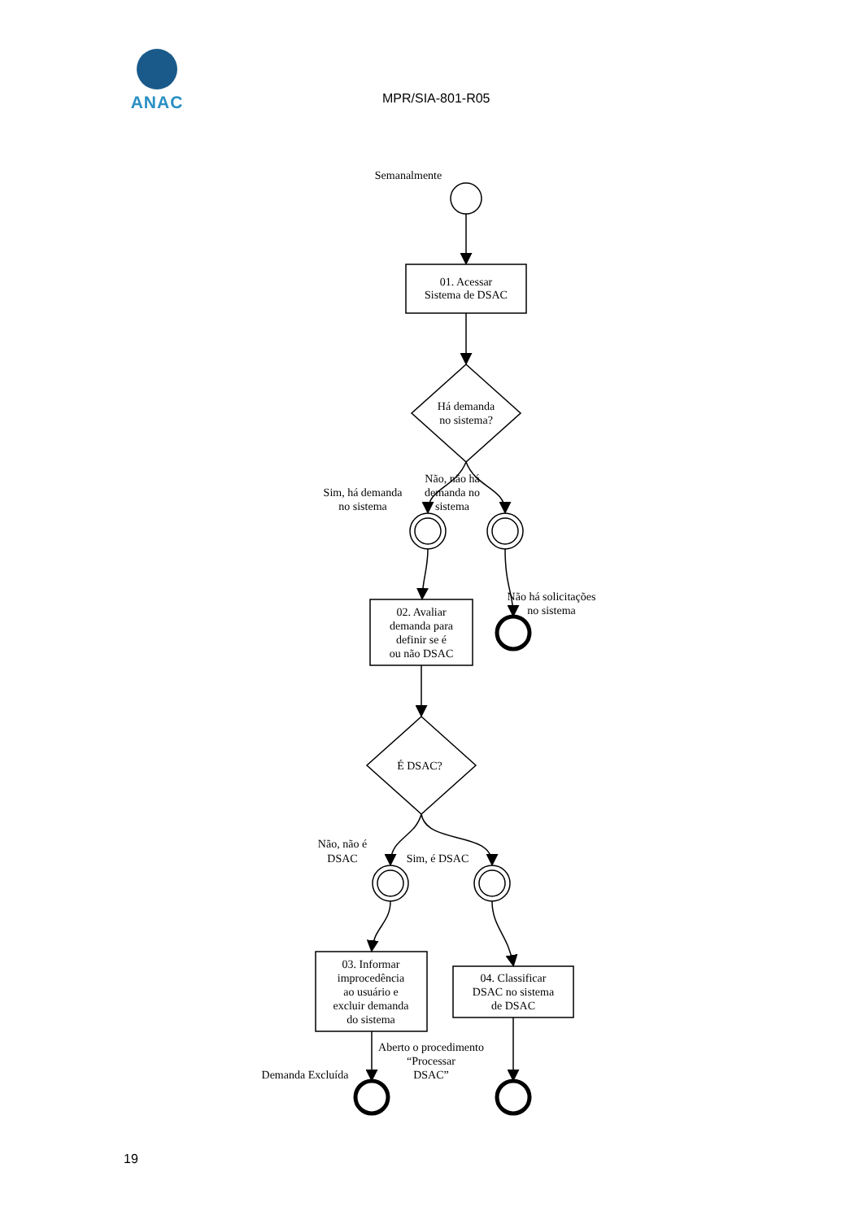ANAC
MPR/SIA-801-R05
Semanalmente
01. Acessar
Sistema de DSAC
Há demanda
no sistema?
Sim, há demanda
no sistema
Não, não há
demanda no
sistema
02. Avaliar
demanda para
definir se é
ou não DSAC
Não há solicitações
no sistema
É DSAC?
Não, não é
DSAC
Sim, é DSAC
03. Informar
improcedência
ao usuário e
excluir demanda
do sistema
04. Classificar
DSAC no sistema
de DSAC
Aberto o procedimento
“Processar
DSAC”
Demanda Excluída
19